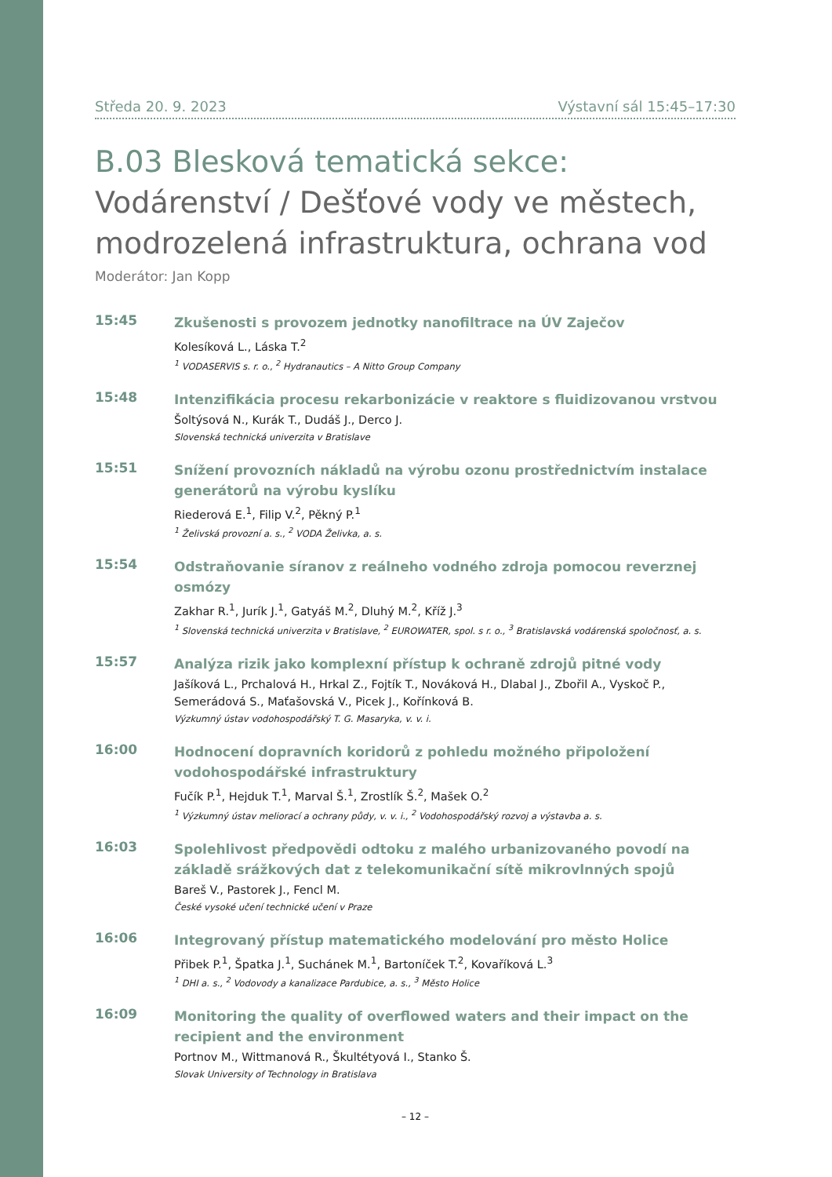Středa 20. 9. 2023 Výstavní sál 15:45–17:30
B.03 Blesková tematická sekce:
Vodárenství / Dešťové vody ve městech, modrozelená infrastruktura, ochrana vod
Moderátor: Jan Kopp
15:45
Zkušenosti s provozem jednotky nanofiltrace na ÚV Zaječov
Kolesíková L., Láska T.<sup>2</sup>
<sup>1</sup> VODASERVIS s. r. o., <sup>2</sup> Hydranautics – A Nitto Group Company
15:48
Intenzifikácia procesu rekarbonizácie v reaktore s fluidizovanou vrstvou
Šoltýsová N., Kurák T., Dudáš J., Derco J.
Slovenská technická univerzita v Bratislave
15:51
Snížení provozních nákladů na výrobu ozonu prostřednictvím instalace generátorů na výrobu kyslíku
Riederová E.<sup>1</sup>, Filip V.<sup>2</sup>, Pěkný P.<sup>1</sup>
<sup>1</sup> Želivská provozní a. s., <sup>2</sup> VODA Želivka, a. s.
15:54
Odstraňovanie síranov z reálneho vodného zdroja pomocou reverznej osmózy
Zakhar R.<sup>1</sup>, Jurík J.<sup>1</sup>, Gatyáš M.<sup>2</sup>, Dluhý M.<sup>2</sup>, Kříž J.<sup>3</sup>
<sup>1</sup> Slovenská technická univerzita v Bratislave, <sup>2</sup> EUROWATER, spol. s r. o., <sup>3</sup> Bratislavská vodárenská spoločnosť, a. s.
15:57
Analýza rizik jako komplexní přístup k ochraně zdrojů pitné vody
Jašíková L., Prchalová H., Hrkal Z., Fojtík T., Nováková H., Dlabal J., Zbořil A., Vyskoč P., Semerádová S., Maťašovská V., Picek J., Kořínková B.
Výzkumný ústav vodohospodářský T. G. Masaryka, v. v. i.
16:00
Hodnocení dopravních koridorů z pohledu možného připoložení vodohospodářské infrastruktury
Fučík P.<sup>1</sup>, Hejduk T.<sup>1</sup>, Marval Š.<sup>1</sup>, Zrostlík Š.<sup>2</sup>, Mašek O.<sup>2</sup>
<sup>1</sup> Výzkumný ústav meliorací a ochrany půdy, v. v. i., <sup>2</sup> Vodohospodářský rozvoj a výstavba a. s.
16:03
Spolehlivost předpovědi odtoku z malého urbanizovaného povodí na základě srážkových dat z telekomunikační sítě mikrovlnných spojů
Bareš V., Pastorek J., Fencl M.
České vysoké učení technické učení v Praze
16:06
Integrovaný přístup matematického modelování pro město Holice
Přibek P.<sup>1</sup>, Špatka J.<sup>1</sup>, Suchánek M.<sup>1</sup>, Bartoníček T.<sup>2</sup>, Kovaříková L.<sup>3</sup>
<sup>1</sup> DHI a. s., <sup>2</sup> Vodovody a kanalizace Pardubice, a. s., <sup>3</sup> Město Holice
16:09
Monitoring the quality of overflowed waters and their impact on the recipient and the environment
Portnov M., Wittmanová R., Škultétyová I., Stanko Š.
Slovak University of Technology in Bratislava
– 12 –